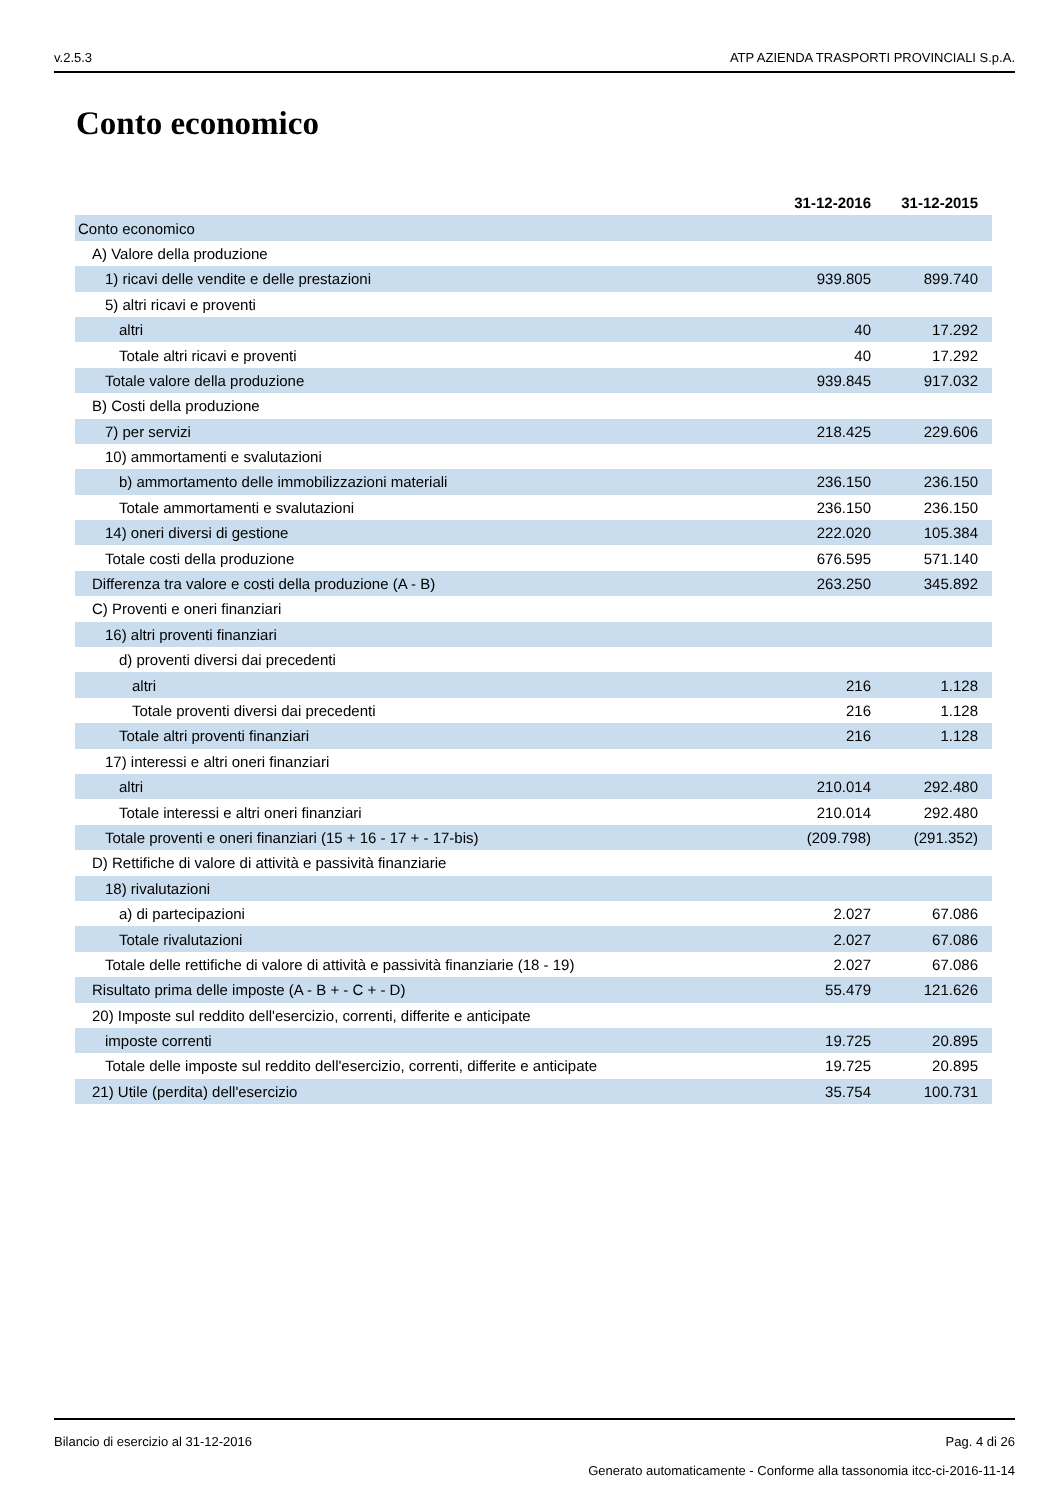v.2.5.3 ATP AZIENDA TRASPORTI PROVINCIALI S.p.A.
Conto economico
| | 31-12-2016 | 31-12-2015 |
| --- | --- | --- |
| Conto economico | | |
| A) Valore della produzione | | |
| 1) ricavi delle vendite e delle prestazioni | 939.805 | 899.740 |
| 5) altri ricavi e proventi | | |
| altri | 40 | 17.292 |
| Totale altri ricavi e proventi | 40 | 17.292 |
| Totale valore della produzione | 939.845 | 917.032 |
| B) Costi della produzione | | |
| 7) per servizi | 218.425 | 229.606 |
| 10) ammortamenti e svalutazioni | | |
| b) ammortamento delle immobilizzazioni materiali | 236.150 | 236.150 |
| Totale ammortamenti e svalutazioni | 236.150 | 236.150 |
| 14) oneri diversi di gestione | 222.020 | 105.384 |
| Totale costi della produzione | 676.595 | 571.140 |
| Differenza tra valore e costi della produzione (A - B) | 263.250 | 345.892 |
| C) Proventi e oneri finanziari | | |
| 16) altri proventi finanziari | | |
| d) proventi diversi dai precedenti | | |
| altri | 216 | 1.128 |
| Totale proventi diversi dai precedenti | 216 | 1.128 |
| Totale altri proventi finanziari | 216 | 1.128 |
| 17) interessi e altri oneri finanziari | | |
| altri | 210.014 | 292.480 |
| Totale interessi e altri oneri finanziari | 210.014 | 292.480 |
| Totale proventi e oneri finanziari (15 + 16 - 17 + - 17-bis) | (209.798) | (291.352) |
| D) Rettifiche di valore di attività e passività finanziarie | | |
| 18) rivalutazioni | | |
| a) di partecipazioni | 2.027 | 67.086 |
| Totale rivalutazioni | 2.027 | 67.086 |
| Totale delle rettifiche di valore di attività e passività finanziarie (18 - 19) | 2.027 | 67.086 |
| Risultato prima delle imposte (A - B + - C + - D) | 55.479 | 121.626 |
| 20) Imposte sul reddito dell'esercizio, correnti, differite e anticipate | | |
| imposte correnti | 19.725 | 20.895 |
| Totale delle imposte sul reddito dell'esercizio, correnti, differite e anticipate | 19.725 | 20.895 |
| 21) Utile (perdita) dell'esercizio | 35.754 | 100.731 |
Bilancio di esercizio al 31-12-2016 Pag. 4 di 26
Generato automaticamente - Conforme alla tassonomia itcc-ci-2016-11-14